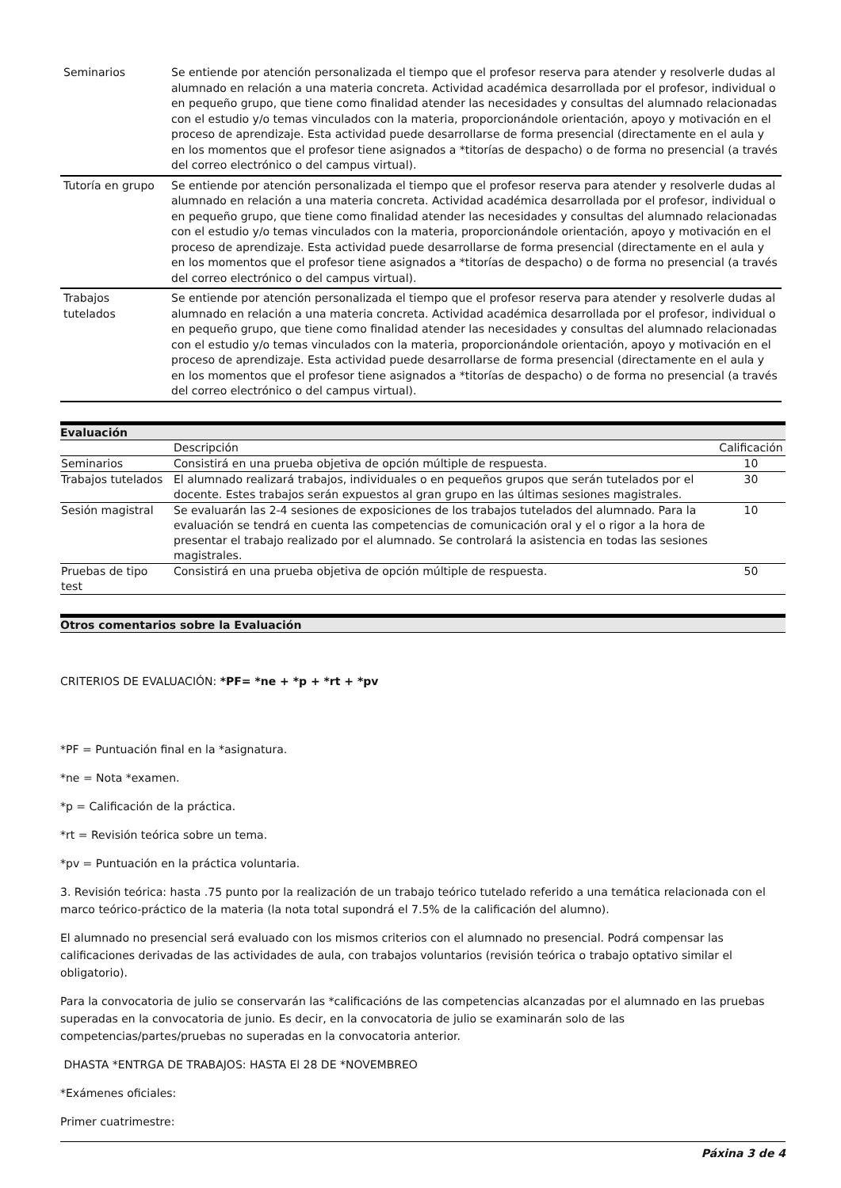| Seminarios | Se entiende por atención personalizada el tiempo que el profesor reserva para atender y resolverle dudas al alumnado en relación a una materia concreta. Actividad académica desarrollada por el profesor, individual o en pequeño grupo, que tiene como finalidad atender las necesidades y consultas del alumnado relacionadas con el estudio y/o temas vinculados con la materia, proporcionándole orientación, apoyo y motivación en el proceso de aprendizaje. Esta actividad puede desarrollarse de forma presencial (directamente en el aula y en los momentos que el profesor tiene asignados a *titorías de despacho) o de forma no presencial (a través del correo electrónico o del campus virtual). |
| Tutoría en grupo | Se entiende por atención personalizada el tiempo que el profesor reserva para atender y resolverle dudas al alumnado en relación a una materia concreta. Actividad académica desarrollada por el profesor, individual o en pequeño grupo, que tiene como finalidad atender las necesidades y consultas del alumnado relacionadas con el estudio y/o temas vinculados con la materia, proporcionándole orientación, apoyo y motivación en el proceso de aprendizaje. Esta actividad puede desarrollarse de forma presencial (directamente en el aula y en los momentos que el profesor tiene asignados a *titorías de despacho) o de forma no presencial (a través del correo electrónico o del campus virtual). |
| Trabajos tutelados | Se entiende por atención personalizada el tiempo que el profesor reserva para atender y resolverle dudas al alumnado en relación a una materia concreta. Actividad académica desarrollada por el profesor, individual o en pequeño grupo, que tiene como finalidad atender las necesidades y consultas del alumnado relacionadas con el estudio y/o temas vinculados con la materia, proporcionándole orientación, apoyo y motivación en el proceso de aprendizaje. Esta actividad puede desarrollarse de forma presencial (directamente en el aula y en los momentos que el profesor tiene asignados a *titorías de despacho) o de forma no presencial (a través del correo electrónico o del campus virtual). |
Evaluación
| | Descripción | Calificación |
| Seminarios | Consistirá en una prueba objetiva de opción múltiple de respuesta. | 10 |
| Trabajos tutelados | El alumnado realizará trabajos, individuales o en pequeños grupos que serán tutelados por el docente. Estes trabajos serán expuestos al gran grupo en las últimas sesiones magistrales. | 30 |
| Sesión magistral | Se evaluarán las 2-4 sesiones de exposiciones de los trabajos tutelados del alumnado. Para la evaluación se tendrá en cuenta las competencias de comunicación oral y el o rigor a la hora de presentar el trabajo realizado por el alumnado. Se controlará la asistencia en todas las sesiones magistrales. | 10 |
| Pruebas de tipo test | Consistirá en una prueba objetiva de opción múltiple de respuesta. | 50 |
Otros comentarios sobre la Evaluación
CRITERIOS DE EVALUACIÓN: *PF= *ne + *p + *rt + *pv
*PF = Puntuación final en la *asignatura.
*ne = Nota *examen.
*p = Calificación de la práctica.
*rt = Revisión teórica sobre un tema.
*pv = Puntuación en la práctica voluntaria.
3. Revisión teórica: hasta .75 punto por la realización de un trabajo teórico tutelado referido a una temática relacionada con el marco teórico-práctico de la materia (la nota total supondrá el 7.5% de la calificación del alumno).
El alumnado no presencial será evaluado con los mismos criterios con el alumnado no presencial. Podrá compensar las calificaciones derivadas de las actividades de aula, con trabajos voluntarios (revisión teórica o trabajo optativo similar el obligatorio).
Para la convocatoria de julio se conservarán las *calificacións de las competencias alcanzadas por el alumnado en las pruebas superadas en la convocatoria de junio. Es decir, en la convocatoria de julio se examinarán solo de las competencias/partes/pruebas no superadas en la convocatoria anterior.
DHASTA *ENTRGA DE TRABAJOS: HASTA El 28 DE *NOVEMBREO
*Exámenes oficiales:
Primer cuatrimestre:
Páxina 3 de 4